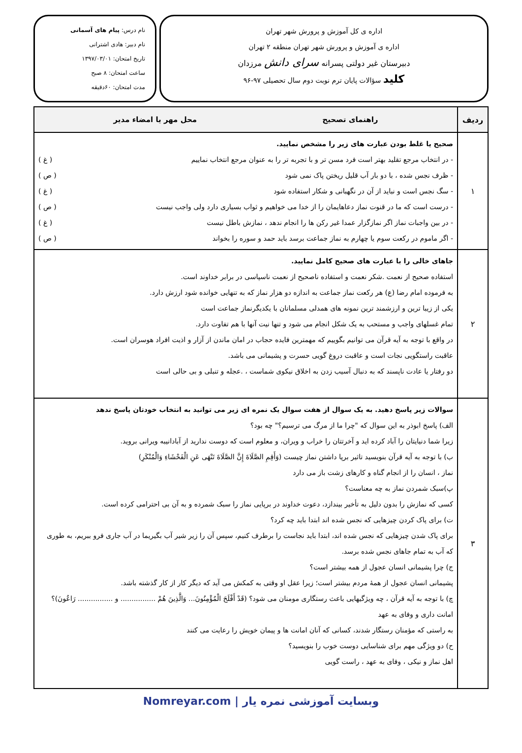اداره ی کل آموزش و پرورش شهر تهران
اداره ی آموزش و پرورش شهر تهران منطقه ۲ تهران
دبیرستان غیر دولتی پسرانه سرای دانش مرزدان
کلید سؤالات پایان ترم نوبت دوم سال تحصیلی ۹۷-۹۶
نام درس: پیام های آسمانی
نام دبیر: هادی اشترانی
تاریخ امتحان: ۱۳۹۷/۰۳/۰۱
ساعت امتحان: ۸ صبح
مدت امتحان: ۶۰دقیقه
| ردیف | راهنمای تصحیح محل مهر یا امضاء مدیر |
| --- | --- |
| ۱ | صحیح یا غلط بودن عبارت های زیر را مشخص نمایید. - در انتخاب مرجع تقلید بهتر است فرد مسن تر و با تجربه تر را به عنوان مرجع انتخاب نماییم ( غ ) - ظرف نجس شده ، با دو بار آب قلیل ریختن پاک نمی شود ( ص ) - سگ نجس است و نباید از آن در نگهبانی و شکار استفاده شود ( غ ) - درست است که ما در قنوت نماز دعاهایمان را از خدا می خواهیم و ثواب بسیاری دارد ولی واجب نیست ( ص ) - در بین واجبات نماز اگر نمازگزار عمدا غیر رکن ها را انجام ندهد ، نمازش باطل نیست ( غ ) - اگر ماموم در رکعت سوم یا چهارم به نماز جماعت برسد باید حمد و سوره را بخواند ( ص ) |
| ۲ | جاهای خالی را با عبارت های صحیح کامل نمایید. استفاده صحیح از نعمت .شکر نعمت و استفاده ناصحیح از نعمت ناسپاسی در برابر خداوند است. به فرموده امام رضا (ع) هر رکعت نماز جماعت به اندازه دو هزار نماز که به تنهایی خوانده شود ارزش دارد. یکی از زیبا ترین و ارزشمند ترین نمونه های همدلی مسلمانان با یکدیگرنماز جماعت است تمام غسلهای واجب و مستحب به یک شکل انجام می شود و تنها نیت آنها با هم تفاوت دارد. در واقع با توجه به آیه قرآن می توانیم بگوییم که مهمترین فایده حجاب در امان ماندن از آزار و اذیت افراد هوسران است. عاقبت راستگویی نجات است و عاقبت دروغ گویی حسرت و پشیمانی می باشد. دو رفتار یا عادت ناپسند که به دنبال آسیب زدن به اخلاق نیکوی شماست ، .عجله و تنبلی و بی حالی است |
| ۳ | سوالات زیر پاسخ دهید. به یک سوال از هفت سوال یک نمره ای زیر می توانید به انتخاب خودتان پاسخ ندهد الف) پاسخ ابوذر به این سوال که "چرا ما از مرگ می ترسیم؟" چه بود؟ زیرا شما دنیایتان را آباد کرده اید و آخرتتان را خراب و ویران، و معلوم است که دوست ندارید از آبادانیبه ویرانی بروید. ب) با توجه به آیه قرآن بنویسید تاثیر برپا داشتن نماز چیست (وَأَقِمِ الصَّلَاةَ إِنَّ الصَّلَاةَ تَنْهَى عَنِ الْفَحْشَاءِ وَالْمُنْكَرِ) نماز ، انسان را از انجام گناه و کارهای زشت باز می دارد پ)سبک شمردن نماز به چه معناست؟ کسی که نمازش را بدون دلیل به تأخیر بیندازد، دعوت خداوند در برپایی نماز را سبک شمرده و به آن بی احترامی کرده است. ت) برای پاک کردن چیزهایی که نجس شده اند ابتدا باید چه کرد؟ برای پاک شدن چیزهایی که نجس شده اند، ابتدا باید نجاست را برطرف کنیم، سپس آن را زیر شیر آب بگیریما در آب جاری فرو ببریم، به طوری که آب به تمام جاهای نجس شده برسد. ج) چرا پشیمانی انسان عجول از همه بیشتر است؟ پشیمانی انسان عجول از همهٔ مردم بیشتر است؛ زیرا عقل او وقتی به کمکش می آید که دیگر کار از کار گذشته باشد. چ) با توجه به آیه قرآن ، چه ویژگیهایی باعث رستگاری مومنان می شود؟ (قَدْ أَفْلَحَ الْمُؤْمِنُونَ... وَالَّذِينَ هُمْ ................ و ................ رَاعُونَ)؟ امانت داری و وفای به عهد به راستی که مؤمنان رستگار شدند، کسانی که آنان امانت ها و پیمان خویش را رعایت می کنند ح) دو ویژگی مهم برای شناسایی دوست خوب را بنویسید؟ اهل نماز و نیکی ، وفای به عهد ، راست گویی |
وبسایت آموزشی نمره یار | Nomreyar.com